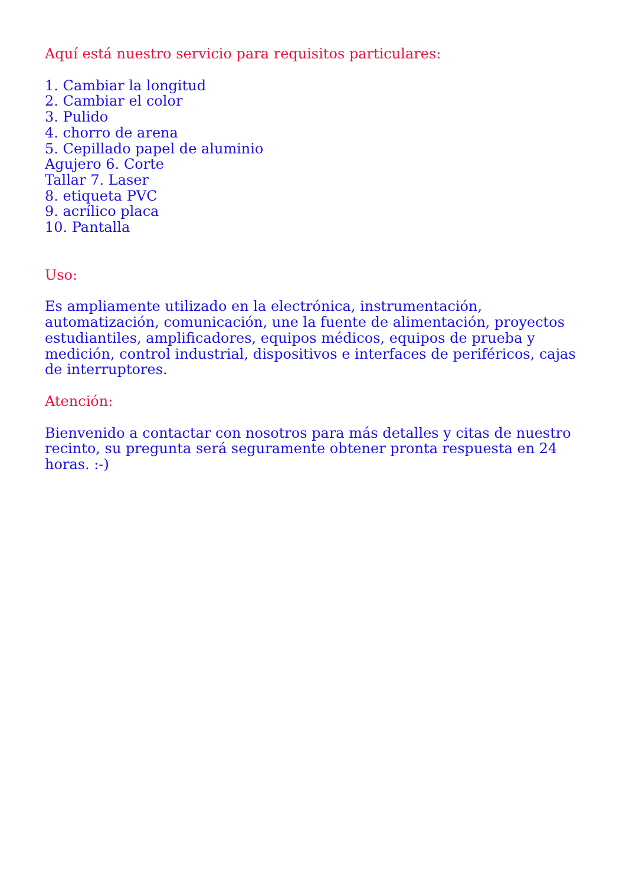Aquí está nuestro servicio para requisitos particulares:
1. Cambiar la longitud
2. Cambiar el color
3. Pulido
4. chorro de arena
5. Cepillado papel de aluminio
Agujero 6. Corte
Tallar 7. Laser
8. etiqueta PVC
9. acrílico placa
10. Pantalla
Uso:
Es ampliamente utilizado en la electrónica, instrumentación, automatización, comunicación, une la fuente de alimentación, proyectos estudiantiles, amplificadores, equipos médicos, equipos de prueba y medición, control industrial, dispositivos e interfaces de periféricos, cajas de interruptores.
Atención:
Bienvenido a contactar con nosotros para más detalles y citas de nuestro recinto, su pregunta será seguramente obtener pronta respuesta en 24 horas. :-)